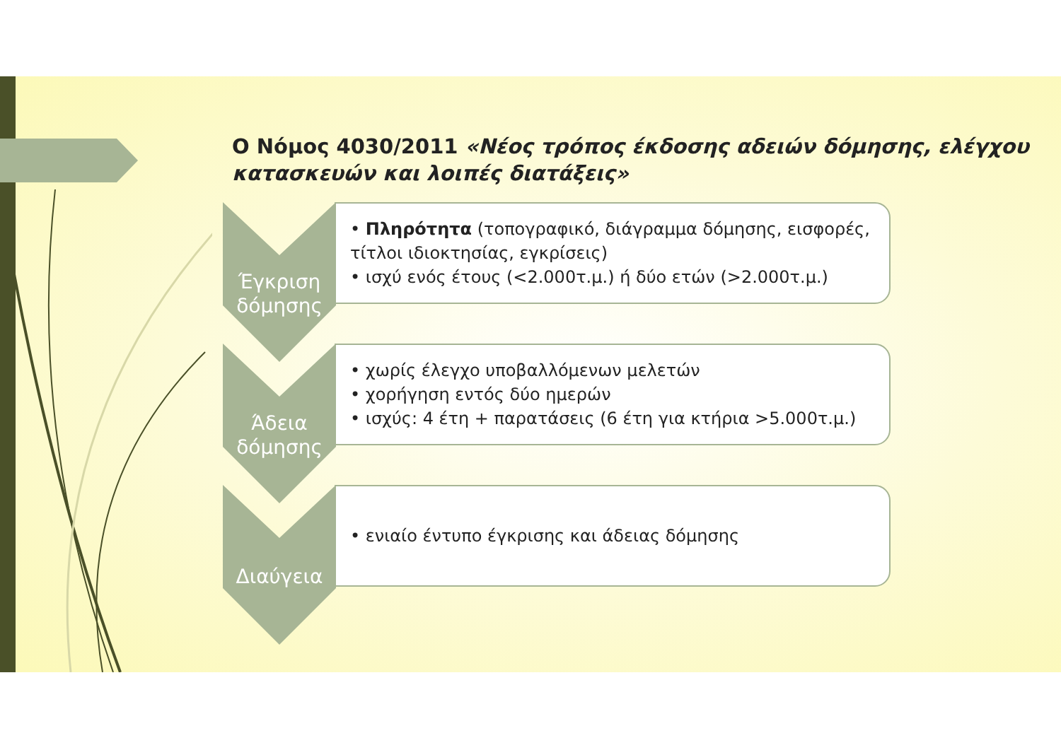Ο Νόμος 4030/2011 «Νέος τρόπος έκδοσης αδειών δόμησης, ελέγχου κατασκευών και λοιπές διατάξεις»
Έγκριση
δόμησης
• Πληρότητα (τοπογραφικό, διάγραμμα δόμησης, εισφορές, τίτλοι ιδιοκτησίας, εγκρίσεις)
• ισχύ ενός έτους (<2.000τ.μ.) ή δύο ετών (>2.000τ.μ.)
Άδεια
δόμησης
• χωρίς έλεγχο υποβαλλόμενων μελετών
• χορήγηση εντός δύο ημερών
• ισχύς: 4 έτη + παρατάσεις (6 έτη για κτήρια >5.000τ.μ.)
Διαύγεια
• ενιαίο έντυπο έγκρισης και άδειας δόμησης